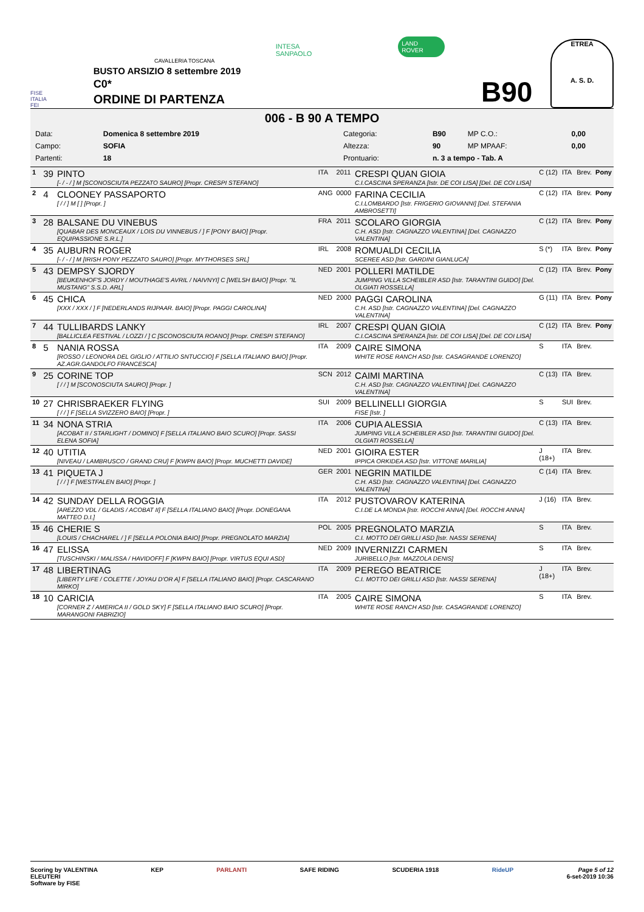FISE
ITALIA
FEI
CAVALLERIA TOSCANA
BUSTO ARSIZIO 8 settembre 2019
C0*
ORDINE DI PARTENZA
INTESA SANPAOLO
LAND ROVER
B90
ETREA
A. S. D.
006 - B 90 A TEMPO
| Data: | Domenica 8 settembre 2019 | Categoria: | B90 | MP C.O.: | 0,00 |
| Campo: | SOFIA | Altezza: | 90 | MP MPAAF: | 0,00 |
| Partenti: | 18 | Prontuario: | n. 3 a tempo - Tab. A | | |
| 1 | 39 | PINTO [- / - / ] M [SCONOSCIUTA PEZZATO SAURO] [Propr. CRESPI STEFANO] | ITA | 2011 | CRESPI QUAN GIOIA C.I.CASCINA SPERANZA [Istr. DE COI LISA] [Del. DE COI LISA] | C (12) | ITA | Brev. | Pony |
| 2 | 4 | CLOONEY PASSAPORTO [ / / ] M [ ] [Propr. ] | ANG | 0000 | FARINA CECILIA C.I.LOMBARDO [Istr. FRIGERIO GIOVANNI] [Del. STEFANIA AMBROSETTI] | C (12) | ITA | Brev. | Pony |
| 3 | 28 | BALSANE DU VINEBUS [QUABAR DES MONCEAUX / LOIS DU VINNEBUS / ] F [PONY BAIO] [Propr. EQUIPASSIONE S.R.L.] | FRA | 2011 | SCOLARO GIORGIA C.H. ASD [Istr. CAGNAZZO VALENTINA] [Del. CAGNAZZO VALENTINA] | C (12) | ITA | Brev. | Pony |
| 4 | 35 | AUBURN ROGER [- / - / ] M [IRISH PONY PEZZATO SAURO] [Propr. MYTHORSES SRL] | IRL | 2008 | ROMUALDI CECILIA SCEREE ASD [Istr. GARDINI GIANLUCA] | S (*) | ITA | Brev. | Pony |
| 5 | 43 | DEMPSY SJORDY [BEUKENHOF'S JORDY / MOUTHAGE'S AVRIL / NAIVNYI] C [WELSH BAIO] [Propr. "IL MUSTANG" S.S.D. ARL] | NED | 2001 | POLLERI MATILDE JUMPING VILLA SCHEIBLER ASD [Istr. TARANTINI GUIDO] [Del. OLGIATI ROSSELLA] | C (12) | ITA | Brev. | Pony |
| 6 | 45 | CHICA [XXX / XXX / ] F [NEDERLANDS RIJPAAR. BAIO] [Propr. PAGGI CAROLINA] | NED | 2000 | PAGGI CAROLINA C.H. ASD [Istr. CAGNAZZO VALENTINA] [Del. CAGNAZZO VALENTINA] | G (11) | ITA | Brev. | Pony |
| 7 | 44 | TULLIBARDS LANKY [BALLICLEA FESTIVAL / LOZZI / ] C [SCONOSCIUTA ROANO] [Propr. CRESPI STEFANO] | IRL | 2007 | CRESPI QUAN GIOIA C.I.CASCINA SPERANZA [Istr. DE COI LISA] [Del. DE COI LISA] | C (12) | ITA | Brev. | Pony |
| 8 | 5 | NANIA ROSSA [ROSSO / LEONORA DEL GIGLIO / ATTILIO SNTUCCIO] F [SELLA ITALIANO BAIO] [Propr. AZ.AGR.GANDOLFO FRANCESCA] | ITA | 2009 | CAIRE SIMONA WHITE ROSE RANCH ASD [Istr. CASAGRANDE LORENZO] | S | ITA | Brev. | |
| 9 | 25 | CORINE TOP [ / / ] M [SCONOSCIUTA SAURO] [Propr. ] | SCN | 2012 | CAIMI MARTINA C.H. ASD [Istr. CAGNAZZO VALENTINA] [Del. CAGNAZZO VALENTINA] | C (13) | ITA | Brev. | |
| 10 | 27 | CHRISBRAEKER FLYING [ / / ] F [SELLA SVIZZERO BAIO] [Propr. ] | SUI | 2009 | BELLINELLI GIORGIA FISE [Istr. ] | S | SUI | Brev. | |
| 11 | 34 | NONA STRIA [ACOBAT II / STARLIGHT / DOMINO] F [SELLA ITALIANO BAIO SCURO] [Propr. SASSI ELENA SOFIA] | ITA | 2006 | CUPIA ALESSIA JUMPING VILLA SCHEIBLER ASD [Istr. TARANTINI GUIDO] [Del. OLGIATI ROSSELLA] | C (13) | ITA | Brev. | |
| 12 | 40 | UTITIA [NIVEAU / LAMBRUSCO / GRAND CRU] F [KWPN BAIO] [Propr. MUCHETTI DAVIDE] | NED | 2001 | GIOIRA ESTER IPPICA ORKIDEA ASD [Istr. VITTONE MARILIA] | J (18+) | ITA | Brev. | |
| 13 | 41 | PIQUETA J [ / / ] F [WESTFALEN BAIO] [Propr. ] | GER | 2001 | NEGRIN MATILDE C.H. ASD [Istr. CAGNAZZO VALENTINA] [Del. CAGNAZZO VALENTINA] | C (14) | ITA | Brev. | |
| 14 | 42 | SUNDAY DELLA ROGGIA [AREZZO VDL / GLADIS / ACOBAT II] F [SELLA ITALIANO BAIO] [Propr. DONEGANA MATTEO D.I.] | ITA | 2012 | PUSTOVAROV KATERINA C.I.DE LA MONDA [Istr. ROCCHI ANNA] [Del. ROCCHI ANNA] | J (16) | ITA | Brev. | |
| 15 | 46 | CHERIE S [LOUIS / CHACHAREL / ] F [SELLA POLONIA BAIO] [Propr. PREGNOLATO MARZIA] | POL | 2005 | PREGNOLATO MARZIA C.I. MOTTO DEI GRILLI ASD [Istr. NASSI SERENA] | S | ITA | Brev. | |
| 16 | 47 | ELISSA [TUSCHINSKI / MALISSA / HAVIDOFF] F [KWPN BAIO] [Propr. VIRTUS EQUI ASD] | NED | 2009 | INVERNIZZI CARMEN JURIBELLO [Istr. MAZZOLA DENIS] | S | ITA | Brev. | |
| 17 | 48 | LIBERTINAG [LIBERTY LIFE / COLETTE / JOYAU D'OR A] F [SELLA ITALIANO BAIO] [Propr. CASCARANO MIRKO] | ITA | 2009 | PEREGO BEATRICE C.I. MOTTO DEI GRILLI ASD [Istr. NASSI SERENA] | J (18+) | ITA | Brev. | |
| 18 | 10 | CARICIA [CORNER Z / AMERICA II / GOLD SKY] F [SELLA ITALIANO BAIO SCURO] [Propr. MARANGONI FABRIZIO] | ITA | 2005 | CAIRE SIMONA WHITE ROSE RANCH ASD [Istr. CASAGRANDE LORENZO] | S | ITA | Brev. | |
Scoring by VALENTINA
ELEUTERI
Software by FISE
KEP PARLANTI SAFE RIDING SCUDERIA 1918 RideUP Page 5 of 12
6-set-2019 10:36